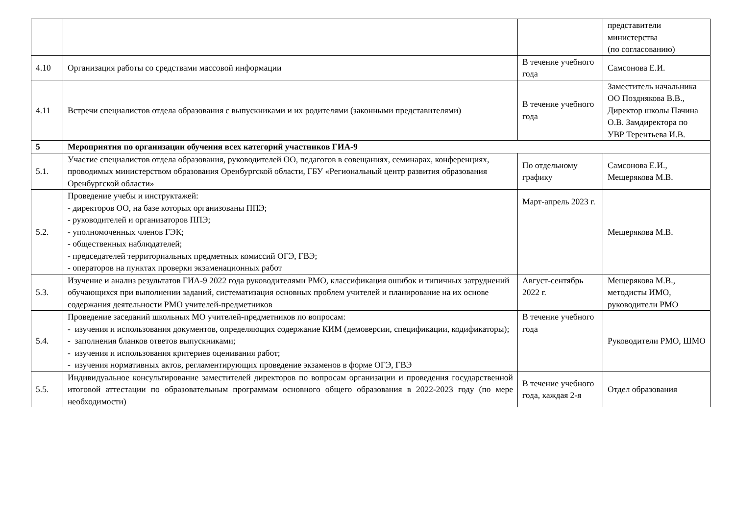| | | | представители министерства (по согласованию) |
| 4.10 | Организация работы со средствами массовой информации | В течение учебного года | Самсонова Е.И. |
| 4.11 | Встречи специалистов отдела образования с выпускниками и их родителями (законными представителями) | В течение учебного года | Заместитель начальника ОО Позднякова В.В., Директор школы Пачина О.В. Замдиректора по УВР Терентьева И.В. |
| 5 | Мероприятия по организации обучения всех категорий участников ГИА-9 | | |
| 5.1. | Участие специалистов отдела образования, руководителей ОО, педагогов в совещаниях, семинарах, конференциях, проводимых министерством образования Оренбургской области, ГБУ «Региональный центр развития образования Оренбургской области» | По отдельному графику | Самсонова Е.И., Мещерякова М.В. |
| 5.2. | Проведение учебы и инструктажей: - директоров ОО, на базе которых организованы ППЭ; - руководителей и организаторов ППЭ; - уполномоченных членов ГЭК; - общественных наблюдателей; - председателей территориальных предметных комиссий ОГЭ, ГВЭ; - операторов на пунктах проверки экзаменационных работ | Март-апрель 2023 г. | Мещерякова М.В. |
| 5.3. | Изучение и анализ результатов ГИА-9 2022 года руководителями РМО, классификация ошибок и типичных затруднений обучающихся при выполнении заданий, систематизация основных проблем учителей и планирование на их основе содержания деятельности РМО учителей-предметников | Август-сентябрь 2022 г. | Мещерякова М.В., методисты ИМО, руководители РМО |
| 5.4. | Проведение заседаний школьных МО учителей-предметников по вопросам: - изучения и использования документов, определяющих содержание КИМ (демоверсии, спецификации, кодификаторы); - заполнения бланков ответов выпускниками; - изучения и использования критериев оценивания работ; - изучения нормативных актов, регламентирующих проведение экзаменов в форме ОГЭ, ГВЭ | В течение учебного года | Руководители РМО, ШМО |
| 5.5. | Индивидуальное консультирование заместителей директоров по вопросам организации и проведения государственной итоговой аттестации по образовательным программам основного общего образования в 2022-2023 году (по мере необходимости) | В течение учебного года, каждая 2-я | Отдел образования |